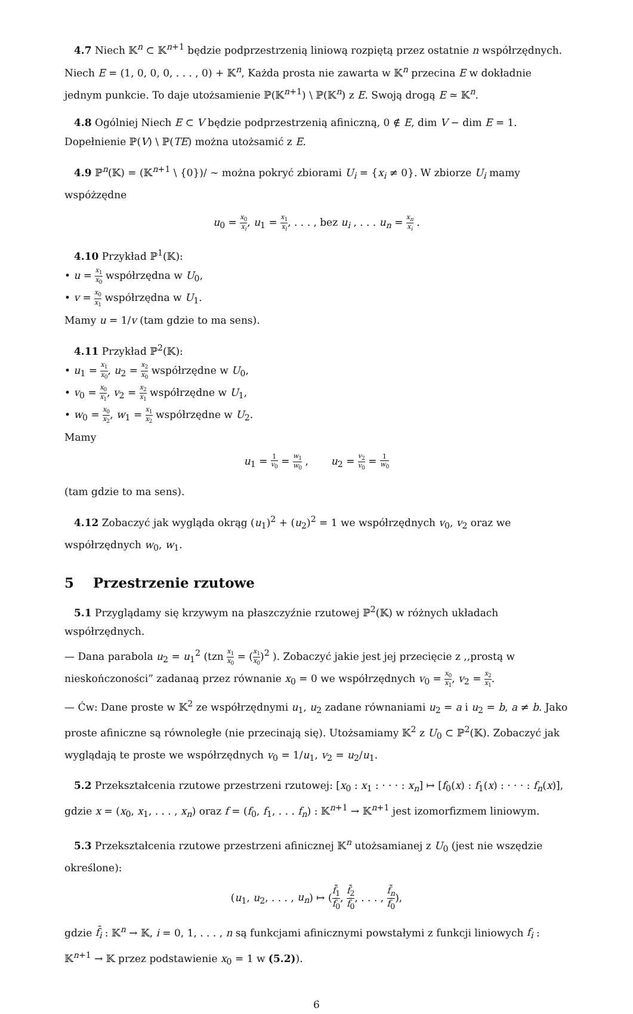4.7 Niech 𝕂<sup>n</sup> ⊂ 𝕂<sup>n+1</sup> będzie podprzestrzenią liniową rozpiętą przez ostatnie n współrzędnych. Niech E = (1, 0, 0, 0, . . . , 0) + 𝕂<sup>n</sup>, Każda prosta nie zawarta w 𝕂<sup>n</sup> przecina E w dokładnie jednym punkcie. To daje utożsamienie ℙ(𝕂<sup>n+1</sup>) \ ℙ(𝕂<sup>n</sup>) z E. Swoją drogą E ≃ 𝕂<sup>n</sup>.
4.8 Ogólniej Niech E ⊂ V będzie podprzestrzenią afiniczną, 0 ∉ E, dim V − dim E = 1. Dopełnienie ℙ(V) \ ℙ(TE) można utożsamić z E.
4.9 ℙ<sup>n</sup>(𝕂) = (𝕂<sup>n+1</sup> \ {0})/ ∼ można pokryć zbiorami U<sub>i</sub> = {x<sub>i</sub> ≠ 0}. W zbiorze U<sub>i</sub> mamy wspóżzędne
u<sub>0</sub> = x<sub>0</sub> x<sub>i</sub>, u<sub>1</sub> = x<sub>1</sub> x<sub>i</sub>, . . . , bez u<sub>i</sub> , . . . u<sub>n</sub> = x<sub>n</sub> x<sub>i</sub> .
4.10 Przykład ℙ<sup>1</sup>(𝕂):
• u = x<sub>1</sub> x<sub>0</sub> współrzędna w U<sub>0</sub>,
• v = x<sub>0</sub> x<sub>1</sub> współrzędna w U<sub>1</sub>.
Mamy u = 1/v (tam gdzie to ma sens).
4.11 Przykład ℙ<sup>2</sup>(𝕂):
• u<sub>1</sub> = x<sub>1</sub> x<sub>0</sub>, u<sub>2</sub> = x<sub>2</sub> x<sub>0</sub> współrzędne w U<sub>0</sub>,
• v<sub>0</sub> = x<sub>0</sub> x<sub>1</sub>, v<sub>2</sub> = x<sub>2</sub> x<sub>1</sub> współrzędne w U<sub>1</sub>,
• w<sub>0</sub> = x<sub>0</sub> x<sub>2</sub>, w<sub>1</sub> = x<sub>1</sub> x<sub>2</sub> współrzędne w U<sub>2</sub>.
Mamy
u<sub>1</sub> = 1 v<sub>0</sub> = w<sub>1</sub> w<sub>0</sub> , u<sub>2</sub> = v<sub>2</sub> v<sub>0</sub> = 1 w<sub>0</sub>
(tam gdzie to ma sens).
4.12 Zobaczyć jak wygląda okrąg (u<sub>1</sub>)<sup>2</sup> + (u<sub>2</sub>)<sup>2</sup> = 1 we współrzędnych v<sub>0</sub>, v<sub>2</sub> oraz we współrzędnych w<sub>0</sub>, w<sub>1</sub>.
5 Przestrzenie rzutowe
5.1 Przyglądamy się krzywym na płaszczyźnie rzutowej ℙ<sup>2</sup>(𝕂) w różnych układach współrzędnych.
— Dana parabola u<sub>2</sub> = u<sub>1</sub><sup>2</sup> (tzn x<sub>1</sub> x<sub>0</sub> = (x<sub>1</sub> x<sub>0</sub>)<sup>2</sup> ). Zobaczyć jakie jest jej przecięcie z ,,prostą w nieskończoności” zadanaą przez równanie x<sub>0</sub> = 0 we współrzędnych v<sub>0</sub> = x<sub>0</sub> x<sub>1</sub>, v<sub>2</sub> = x<sub>2</sub> x<sub>1</sub>.
— Ćw: Dane proste w 𝕂<sup>2</sup> ze współrzędnymi u<sub>1</sub>, u<sub>2</sub> zadane równaniami u<sub>2</sub> = a i u<sub>2</sub> = b, a ≠ b. Jako proste afiniczne są równoległe (nie przecinają się). Utożsamiamy 𝕂<sup>2</sup> z U<sub>0</sub> ⊂ ℙ<sup>2</sup>(𝕂). Zobaczyć jak wyglądają te proste we współrzędnych v<sub>0</sub> = 1/u<sub>1</sub>, v<sub>2</sub> = u<sub>2</sub>/u<sub>1</sub>.
5.2 Przekształcenia rzutowe przestrzeni rzutowej: [x<sub>0</sub> : x<sub>1</sub> : · · · : x<sub>n</sub>] ↦ [f<sub>0</sub>(x) : f<sub>1</sub>(x) : · · · : f<sub>n</sub>(x)], gdzie x = (x<sub>0</sub>, x<sub>1</sub>, . . . , x<sub>n</sub>) oraz f = (f<sub>0</sub>, f<sub>1</sub>, . . . f<sub>n</sub>) : 𝕂<sup>n+1</sup> → 𝕂<sup>n+1</sup> jest izomorfizmem liniowym.
5.3 Przekształcenia rzutowe przestrzeni afinicznej 𝕂<sup>n</sup> utożsamianej z U<sub>0</sub> (jest nie wszędzie określone):
(u<sub>1</sub>, u<sub>2</sub>, . . . , u<sub>n</sub>) ↦ (f̄<sub>1</sub> f̄<sub>0</sub>, f̄<sub>2</sub> f̄<sub>0</sub>, . . . , f̄<sub>n</sub> f̄<sub>0</sub>),
gdzie f̄<sub>i</sub> : 𝕂<sup>n</sup> → 𝕂, i = 0, 1, . . . , n są funkcjami afinicznymi powstałymi z funkcji liniowych f<sub>i</sub> : 𝕂<sup>n+1</sup> → 𝕂 przez podstawienie x<sub>0</sub> = 1 w (5.2)).
6